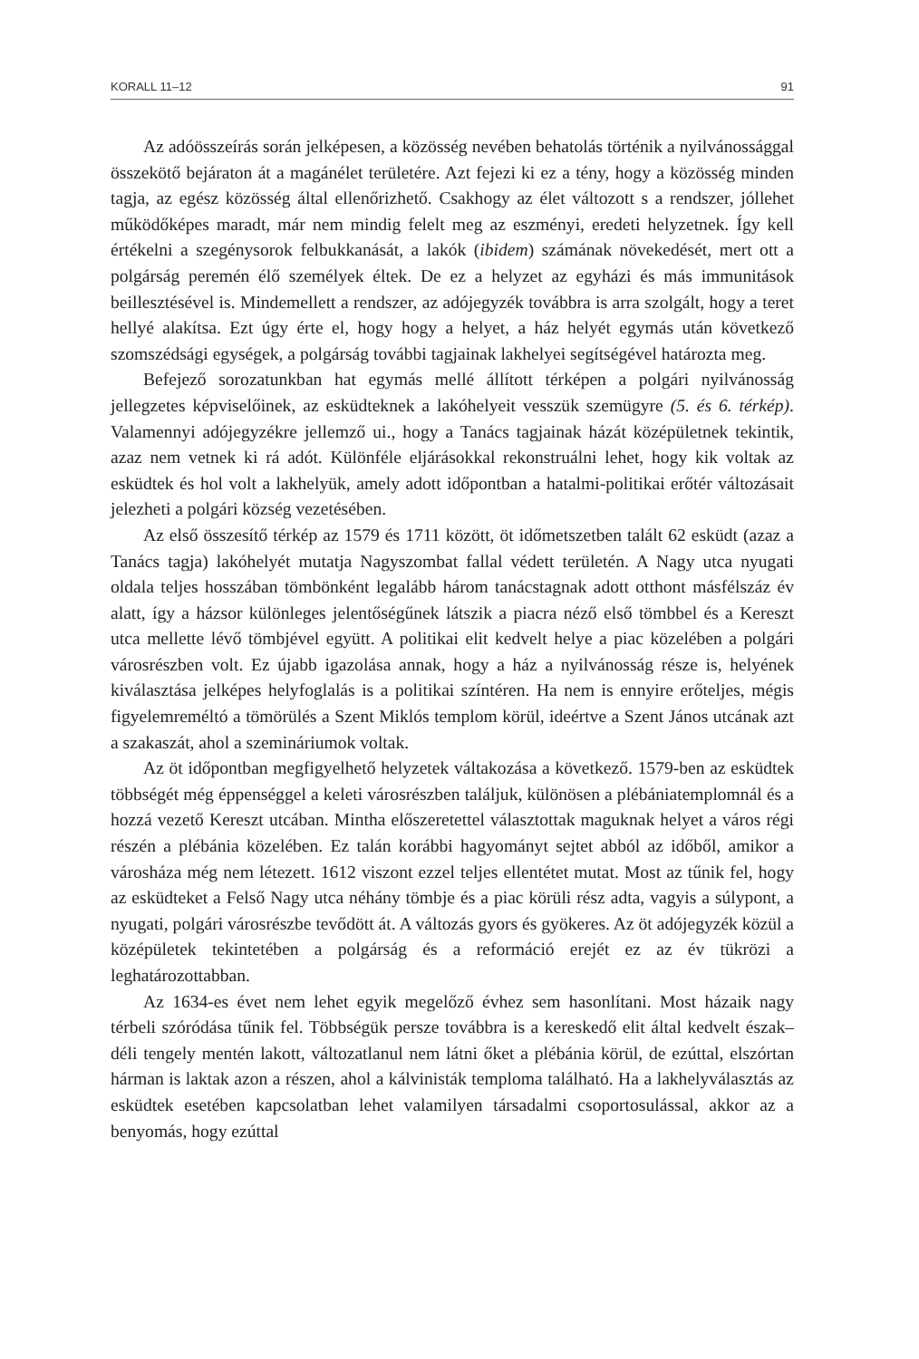KORALL 11–12 91
Az adóösszeírás során jelképesen, a közösség nevében behatolás történik a nyilvánossággal összekötő bejáraton át a magánélet területére. Azt fejezi ki ez a tény, hogy a közösség minden tagja, az egész közösség által ellenőrizhető. Csakhogy az élet változott s a rendszer, jóllehet működőképes maradt, már nem mindig felelt meg az eszményi, eredeti helyzetnek. Így kell értékelni a szegénysorok felbukkanását, a lakók (ibidem) számának növekedését, mert ott a polgárság peremén élő személyek éltek. De ez a helyzet az egyházi és más immunitások beillesztésével is. Mindemellett a rendszer, az adójegyzék továbbra is arra szolgált, hogy a teret hellyé alakítsa. Ezt úgy érte el, hogy hogy a helyet, a ház helyét egymás után következő szomszédsági egységek, a polgárság további tagjainak lakhelyei segítségével határozta meg.
Befejező sorozatunkban hat egymás mellé állított térképen a polgári nyilvánosság jellegzetes képviselőinek, az esküdteknek a lakóhelyeit vesszük szemügyre (5. és 6. térkép). Valamennyi adójegyzékre jellemző ui., hogy a Tanács tagjainak házát középületnek tekintik, azaz nem vetnek ki rá adót. Különféle eljárásokkal rekonstruálni lehet, hogy kik voltak az esküdtek és hol volt a lakhelyük, amely adott időpontban a hatalmi-politikai erőtér változásait jelezheti a polgári község vezetésében.
Az első összesítő térkép az 1579 és 1711 között, öt időmetszetben talált 62 esküdt (azaz a Tanács tagja) lakóhelyét mutatja Nagyszombat fallal védett területén. A Nagy utca nyugati oldala teljes hosszában tömbönként legalább három tanácstagnak adott otthont másfélszáz év alatt, így a házsor különleges jelentőségűnek látszik a piacra néző első tömbbel és a Kereszt utca mellette lévő tömbjével együtt. A politikai elit kedvelt helye a piac közelében a polgári városrészben volt. Ez újabb igazolása annak, hogy a ház a nyilvánosság része is, helyének kiválasztása jelképes helyfoglalás is a politikai színtéren. Ha nem is ennyire erőteljes, mégis figyelemreméltó a tömörülés a Szent Miklós templom körül, ideértve a Szent János utcának azt a szakaszát, ahol a szemináriumok voltak.
Az öt időpontban megfigyelhető helyzetek váltakozása a következő. 1579-ben az esküdtek többségét még éppenséggel a keleti városrészben találjuk, különösen a plébániatemplomnál és a hozzá vezető Kereszt utcában. Mintha előszeretettel választottak maguknak helyet a város régi részén a plébánia közelében. Ez talán korábbi hagyományt sejtet abból az időből, amikor a városháza még nem létezett. 1612 viszont ezzel teljes ellentétet mutat. Most az tűnik fel, hogy az esküdteket a Felső Nagy utca néhány tömbje és a piac körüli rész adta, vagyis a súlypont, a nyugati, polgári városrészbe tevődött át. A változás gyors és gyökeres. Az öt adójegyzék közül a középületek tekintetében a polgárság és a reformáció erejét ez az év tükrözi a leghatározottabban.
Az 1634-es évet nem lehet egyik megelőző évhez sem hasonlítani. Most házaik nagy térbeli szóródása tűnik fel. Többségük persze továbbra is a kereskedő elit által kedvelt észak–déli tengely mentén lakott, változatlanul nem látni őket a plébánia körül, de ezúttal, elszórtan hárman is laktak azon a részen, ahol a kálvinisták temploma található. Ha a lakhelyválasztás az esküdtek esetében kapcsolatban lehet valamilyen társadalmi csoportosulással, akkor az a benyomás, hogy ezúttal